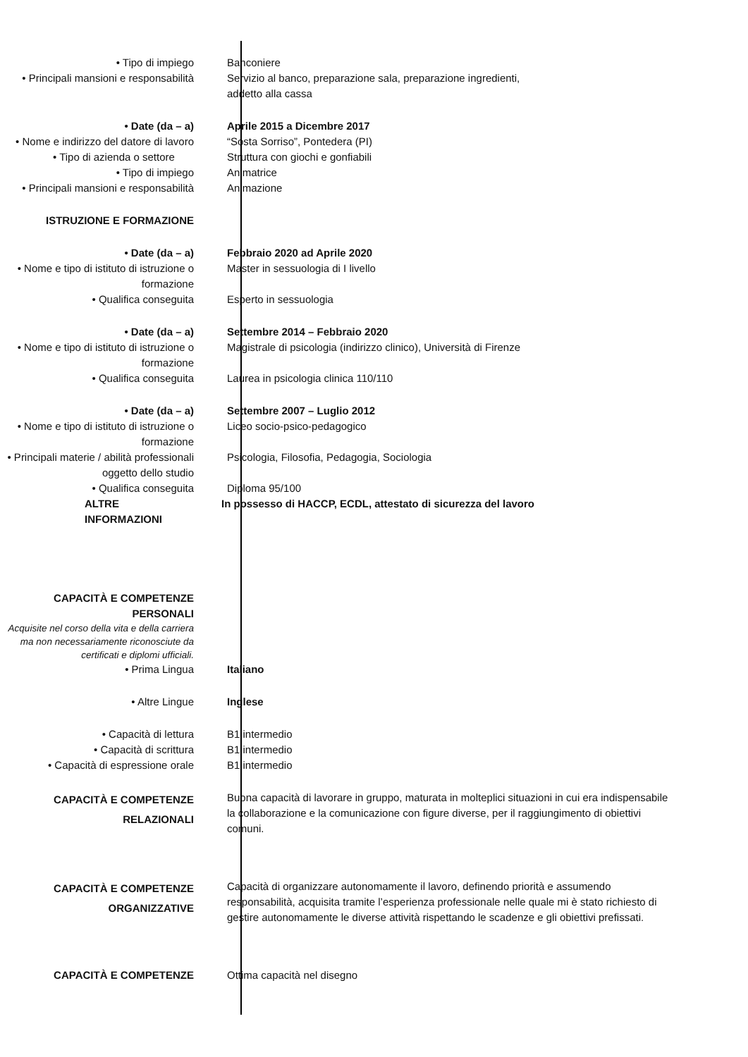• Tipo di impiego Banconiere
• Principali mansioni e responsabilità
Servizio al banco, preparazione sala, preparazione ingredienti,
addetto alla cassa
• Date (da – a) Aprile 2015 a Dicembre 2017
• Nome e indirizzo del datore di lavoro
“Sosta Sorriso”, Pontedera (PI)
• Tipo di azienda o settore Struttura con giochi e gonfiabili
• Tipo di impiego Animatrice
• Principali mansioni e responsabilità
Animazione
ISTRUZIONE E FORMAZIONE
• Date (da – a) Febbraio 2020 ad Aprile 2020
• Nome e tipo di istituto di istruzione o formazione
Master in sessuologia di I livello
• Qualifica conseguita Esperto in sessuologia
• Date (da – a) Settembre 2014 – Febbraio 2020
• Nome e tipo di istituto di istruzione o formazione
Magistrale di psicologia (indirizzo clinico), Università di Firenze
• Qualifica conseguita Laurea in psicologia clinica 110/110
• Date (da – a) Settembre 2007 – Luglio 2012
• Nome e tipo di istituto di istruzione o formazione
Liceo socio-psico-pedagogico
• Principali materie / abilità professionali oggetto dello studio
Psicologia, Filosofia, Pedagogia, Sociologia
• Qualifica conseguita Diploma 95/100
ALTRE INFORMAZIONI In possesso di HACCP, ECDL, attestato di sicurezza del lavoro
CAPACITÀ E COMPETENZE PERSONALI
Acquisite nel corso della vita e della carriera ma non necessariamente riconosciute da certificati e diplomi ufficiali.
• Prima Lingua Italiano
• Altre Lingue Inglese
• Capacità di lettura B1 intermedio
• Capacità di scrittura B1 intermedio
• Capacità di espressione orale B1 intermedio
CAPACITÀ E COMPETENZE RELAZIONALI
Buona capacità di lavorare in gruppo, maturata in molteplici situazioni in cui era indispensabile la collaborazione e la comunicazione con figure diverse, per il raggiungimento di obiettivi comuni.
CAPACITÀ E COMPETENZE ORGANIZZATIVE
Capacità di organizzare autonomamente il lavoro, definendo priorità e assumendo responsabilità, acquisita tramite l’esperienza professionale nelle quale mi è stato richiesto di gestire autonomamente le diverse attività rispettando le scadenze e gli obiettivi prefissati.
CAPACITÀ E COMPETENZE Ottima capacità nel disegno